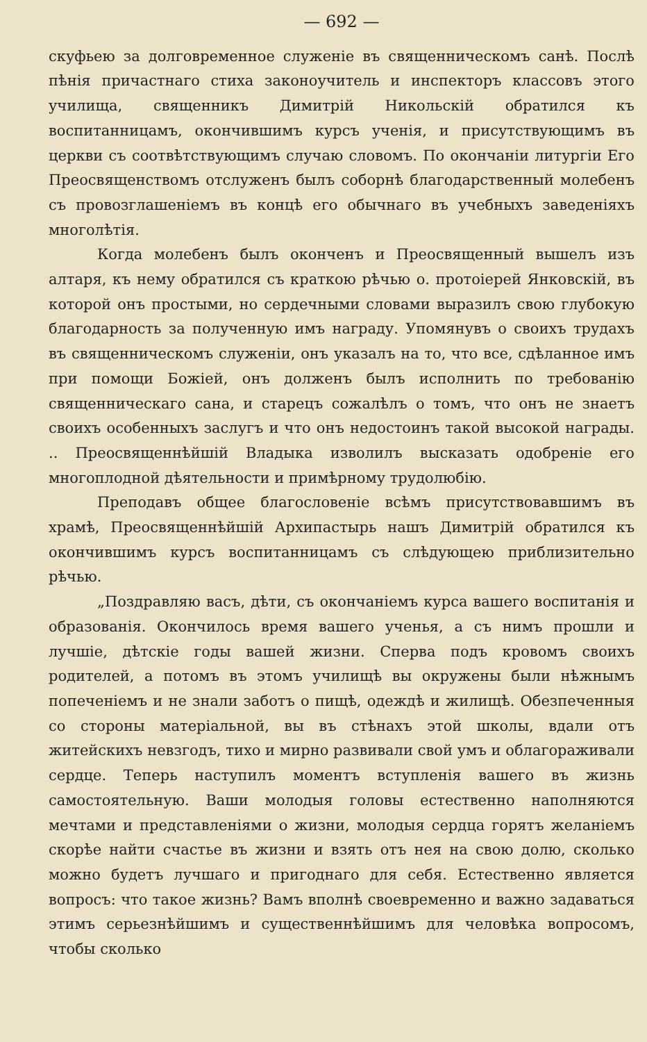— 692 —
скуфьею за долговременное служеніе въ священническомъ санѣ. Послѣ пѣнія причастнаго стиха законоучитель и инспекторъ классовъ этого училища, священникъ Димитрій Никольскій обратился къ воспитанницамъ, окончившимъ курсъ ученія, и присутствующимъ въ церкви съ соотвѣтствующимъ случаю словомъ. По окончаніи литургіи Его Преосвященствомъ отслуженъ былъ соборнѣ благодарственный молебенъ съ провозглашеніемъ въ концѣ его обычнаго въ учебныхъ заведеніяхъ многолѣтія.
Когда молебенъ былъ оконченъ и Преосвященный вышелъ изъ алтаря, къ нему обратился съ краткою рѣчью о. протоіерей Янковскій, въ которой онъ простыми, но сердечными словами выразилъ свою глубокую благодарность за полученную имъ награду. Упомянувъ о своихъ трудахъ въ священническомъ служеніи, онъ указалъ на то, что все, сдѣланное имъ при помощи Божіей, онъ долженъ былъ исполнить по требованію священническаго сана, и старецъ сожалѣлъ о томъ, что онъ не знаетъ своихъ особенныхъ заслугъ и что онъ недостоинъ такой высокой награды. .. Преосвященнѣйшій Владыка изволилъ высказать одобреніе его многоплодной дѣятельности и примѣрному трудолюбію.
Преподавъ общее благословеніе всѣмъ присутствовавшимъ въ храмѣ, Преосвященнѣйшій Архипастырь нашъ Димитрій обратился къ окончившимъ курсъ воспитанницамъ съ слѣдующею приблизительно рѣчью.
„Поздравляю васъ, дѣти, съ окончаніемъ курса вашего воспитанія и образованія. Окончилось время вашего ученья, а съ нимъ прошли и лучшіе, дѣтскіе годы вашей жизни. Сперва подъ кровомъ своихъ родителей, а потомъ въ этомъ училищѣ вы окружены были нѣжнымъ попеченіемъ и не знали заботъ о пищѣ, одеждѣ и жилищѣ. Обезпеченныя со стороны матеріальной, вы въ стѣнахъ этой школы, вдали отъ житейскихъ невзгодъ, тихо и мирно развивали свой умъ и облагораживали сердце. Теперь наступилъ моментъ вступленія вашего въ жизнь самостоятельную. Ваши молодыя головы естественно наполняются мечтами и представленіями о жизни, молодыя сердца горятъ желаніемъ скорѣе найти счастье въ жизни и взять отъ нея на свою долю, сколько можно будетъ лучшаго и пригоднаго для себя. Естественно является вопросъ: что такое жизнь? Вамъ вполнѣ своевременно и важно задаваться этимъ серьезнѣйшимъ и существеннѣйшимъ для человѣка вопросомъ, чтобы сколько